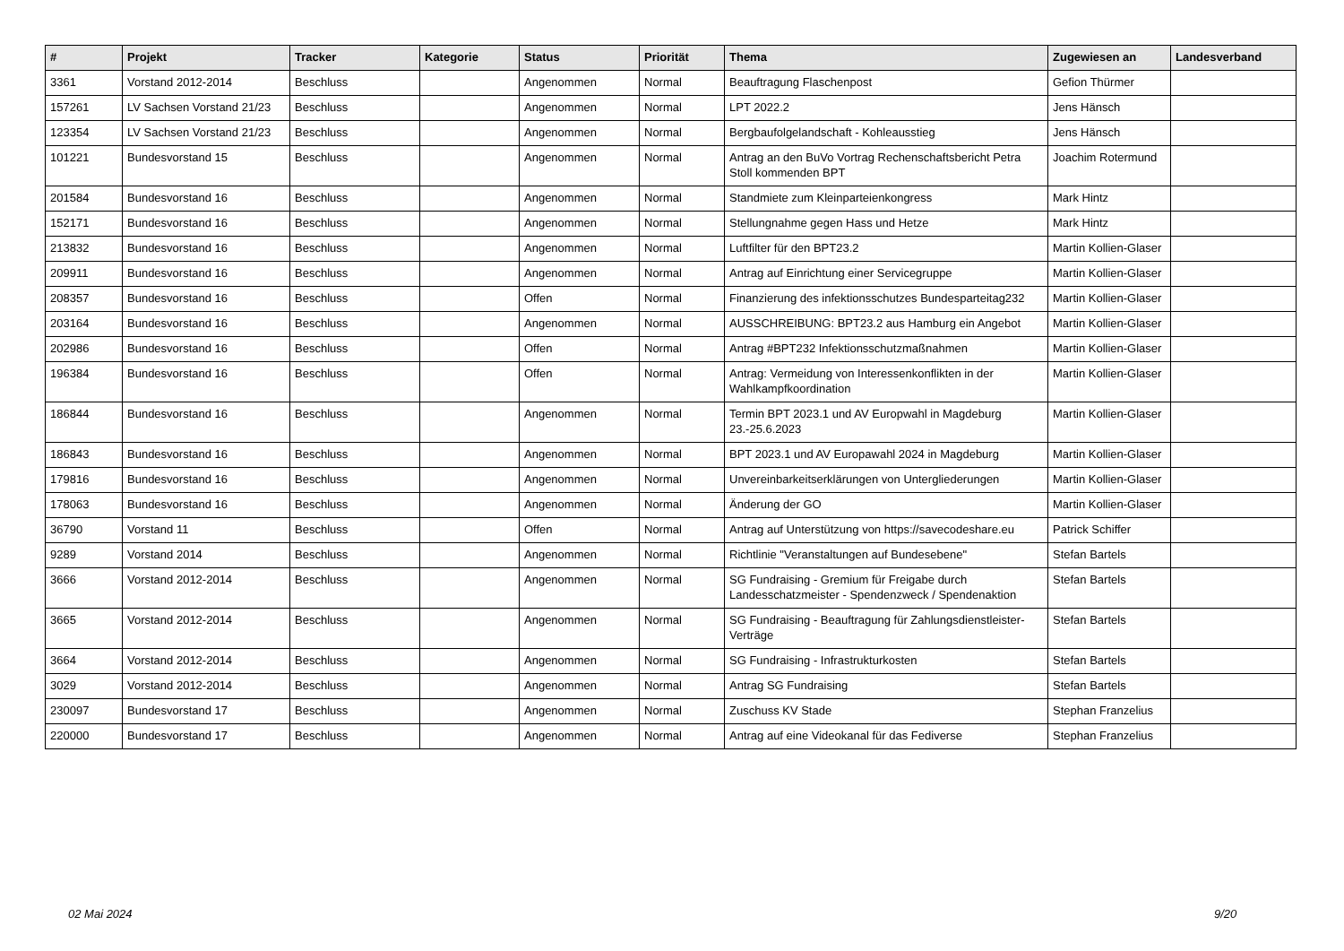| # | Projekt | Tracker | Kategorie | Status | Priorität | Thema | Zugewiesen an | Landesverband |
| --- | --- | --- | --- | --- | --- | --- | --- | --- |
| 3361 | Vorstand 2012-2014 | Beschluss | | Angenommen | Normal | Beauftragung Flaschenpost | Gefion Thürmer | |
| 157261 | LV Sachsen Vorstand 21/23 | Beschluss | | Angenommen | Normal | LPT 2022.2 | Jens Hänsch | |
| 123354 | LV Sachsen Vorstand 21/23 | Beschluss | | Angenommen | Normal | Bergbaufolgelandschaft - Kohleausstieg | Jens Hänsch | |
| 101221 | Bundesvorstand 15 | Beschluss | | Angenommen | Normal | Antrag an den BuVo Vortrag Rechenschaftsbericht Petra Stoll kommenden BPT | Joachim Rotermund | |
| 201584 | Bundesvorstand 16 | Beschluss | | Angenommen | Normal | Standmiete zum Kleinparteienkongress | Mark Hintz | |
| 152171 | Bundesvorstand 16 | Beschluss | | Angenommen | Normal | Stellungnahme gegen Hass und Hetze | Mark Hintz | |
| 213832 | Bundesvorstand 16 | Beschluss | | Angenommen | Normal | Luftfilter für den BPT23.2 | Martin Kollien-Glaser | |
| 209911 | Bundesvorstand 16 | Beschluss | | Angenommen | Normal | Antrag auf Einrichtung einer Servicegruppe | Martin Kollien-Glaser | |
| 208357 | Bundesvorstand 16 | Beschluss | | Offen | Normal | Finanzierung des infektionsschutzes Bundesparteitag232 | Martin Kollien-Glaser | |
| 203164 | Bundesvorstand 16 | Beschluss | | Angenommen | Normal | AUSSCHREIBUNG: BPT23.2 aus Hamburg ein Angebot | Martin Kollien-Glaser | |
| 202986 | Bundesvorstand 16 | Beschluss | | Offen | Normal | Antrag #BPT232 Infektionsschutzmaßnahmen | Martin Kollien-Glaser | |
| 196384 | Bundesvorstand 16 | Beschluss | | Offen | Normal | Antrag: Vermeidung von Interessenkonflikten in der Wahlkampfkoordination | Martin Kollien-Glaser | |
| 186844 | Bundesvorstand 16 | Beschluss | | Angenommen | Normal | Termin BPT 2023.1 und AV Europwahl in Magdeburg 23.-25.6.2023 | Martin Kollien-Glaser | |
| 186843 | Bundesvorstand 16 | Beschluss | | Angenommen | Normal | BPT 2023.1 und AV Europawahl 2024 in Magdeburg | Martin Kollien-Glaser | |
| 179816 | Bundesvorstand 16 | Beschluss | | Angenommen | Normal | Unvereinbarkeitserklärungen von Untergliederungen | Martin Kollien-Glaser | |
| 178063 | Bundesvorstand 16 | Beschluss | | Angenommen | Normal | Änderung der GO | Martin Kollien-Glaser | |
| 36790 | Vorstand 11 | Beschluss | | Offen | Normal | Antrag auf Unterstützung von https://savecodeshare.eu | Patrick Schiffer | |
| 9289 | Vorstand 2014 | Beschluss | | Angenommen | Normal | Richtlinie "Veranstaltungen auf Bundesebene" | Stefan Bartels | |
| 3666 | Vorstand 2012-2014 | Beschluss | | Angenommen | Normal | SG Fundraising - Gremium für Freigabe durch Landesschatzmeister - Spendenzweck / Spendenaktion | Stefan Bartels | |
| 3665 | Vorstand 2012-2014 | Beschluss | | Angenommen | Normal | SG Fundraising - Beauftragung für Zahlungsdienstleister-Verträge | Stefan Bartels | |
| 3664 | Vorstand 2012-2014 | Beschluss | | Angenommen | Normal | SG Fundraising - Infrastrukturkosten | Stefan Bartels | |
| 3029 | Vorstand 2012-2014 | Beschluss | | Angenommen | Normal | Antrag SG Fundraising | Stefan Bartels | |
| 230097 | Bundesvorstand 17 | Beschluss | | Angenommen | Normal | Zuschuss KV Stade | Stephan Franzelius | |
| 220000 | Bundesvorstand 17 | Beschluss | | Angenommen | Normal | Antrag auf eine Videokanal für das Fediverse | Stephan Franzelius | |
02 Mai 2024 9/20